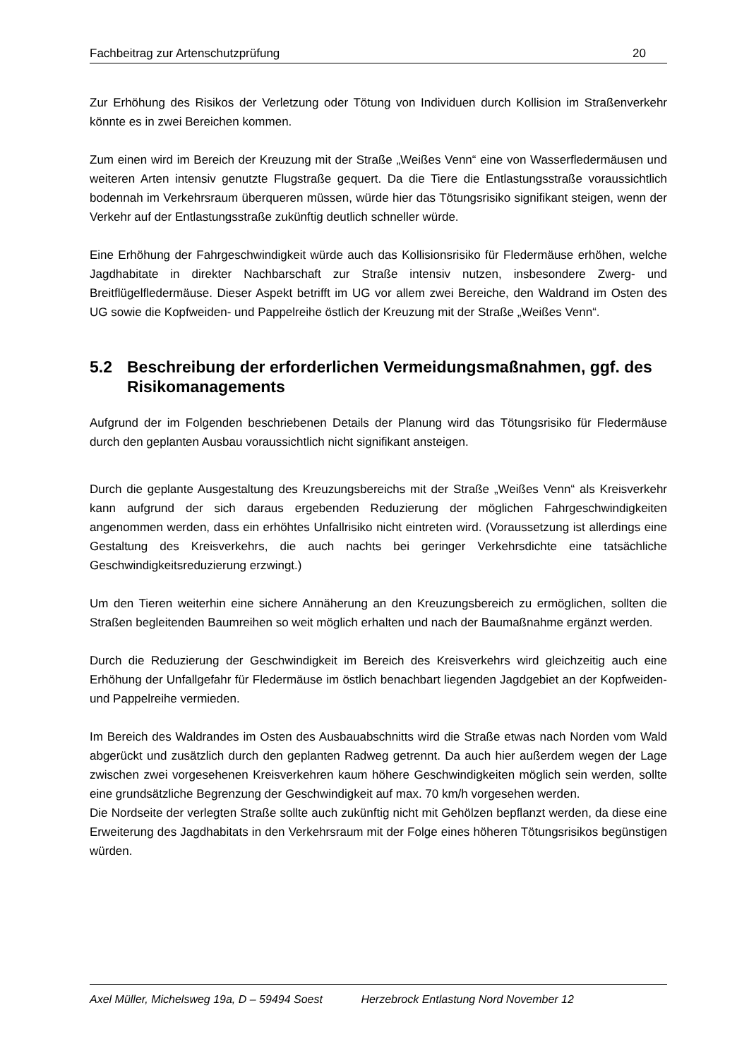Fachbeitrag zur Artenschutzprüfung 20
Zur Erhöhung des Risikos der Verletzung oder Tötung von Individuen durch Kollision im Straßenverkehr könnte es in zwei Bereichen kommen.
Zum einen wird im Bereich der Kreuzung mit der Straße „Weißes Venn“ eine von Wasserfledermäusen und weiteren Arten intensiv genutzte Flugstraße gequert. Da die Tiere die Entlastungsstraße voraussichtlich bodennah im Verkehrsraum überqueren müssen, würde hier das Tötungsrisiko signifikant steigen, wenn der Verkehr auf der Entlastungsstraße zukünftig deutlich schneller würde.
Eine Erhöhung der Fahrgeschwindigkeit würde auch das Kollisionsrisiko für Fledermäuse erhöhen, welche Jagdhabitate in direkter Nachbarschaft zur Straße intensiv nutzen, insbesondere Zwerg- und Breitflügelfledermäuse. Dieser Aspekt betrifft im UG vor allem zwei Bereiche, den Waldrand im Osten des UG sowie die Kopfweiden- und Pappelreihe östlich der Kreuzung mit der Straße „Weißes Venn“.
5.2 Beschreibung der erforderlichen Vermeidungsmaßnahmen, ggf. des Risikomanagements
Aufgrund der im Folgenden beschriebenen Details der Planung wird das Tötungsrisiko für Fledermäuse durch den geplanten Ausbau voraussichtlich nicht signifikant ansteigen.
Durch die geplante Ausgestaltung des Kreuzungsbereichs mit der Straße „Weißes Venn“ als Kreisverkehr kann aufgrund der sich daraus ergebenden Reduzierung der möglichen Fahrgeschwindigkeiten angenommen werden, dass ein erhöhtes Unfallrisiko nicht eintreten wird. (Voraussetzung ist allerdings eine Gestaltung des Kreisverkehrs, die auch nachts bei geringer Verkehrsdichte eine tatsächliche Geschwindigkeitsreduzierung erzwingt.)
Um den Tieren weiterhin eine sichere Annäherung an den Kreuzungsbereich zu ermöglichen, sollten die Straßen begleitenden Baumreihen so weit möglich erhalten und nach der Baumaßnahme ergänzt werden.
Durch die Reduzierung der Geschwindigkeit im Bereich des Kreisverkehrs wird gleichzeitig auch eine Erhöhung der Unfallgefahr für Fledermäuse im östlich benachbart liegenden Jagdgebiet an der Kopfweiden- und Pappelreihe vermieden.
Im Bereich des Waldrandes im Osten des Ausbauabschnitts wird die Straße etwas nach Norden vom Wald abgerückt und zusätzlich durch den geplanten Radweg getrennt. Da auch hier außerdem wegen der Lage zwischen zwei vorgesehenen Kreisverkehren kaum höhere Geschwindigkeiten möglich sein werden, sollte eine grundsätzliche Begrenzung der Geschwindigkeit auf max. 70 km/h vorgesehen werden.
Die Nordseite der verlegten Straße sollte auch zukünftig nicht mit Gehölzen bepflanzt werden, da diese eine Erweiterung des Jagdhabitats in den Verkehrsraum mit der Folge eines höheren Tötungsrisikos begünstigen würden.
Axel Müller, Michelsweg 19a, D – 59494 Soest Herzebrock Entlastung Nord November 12